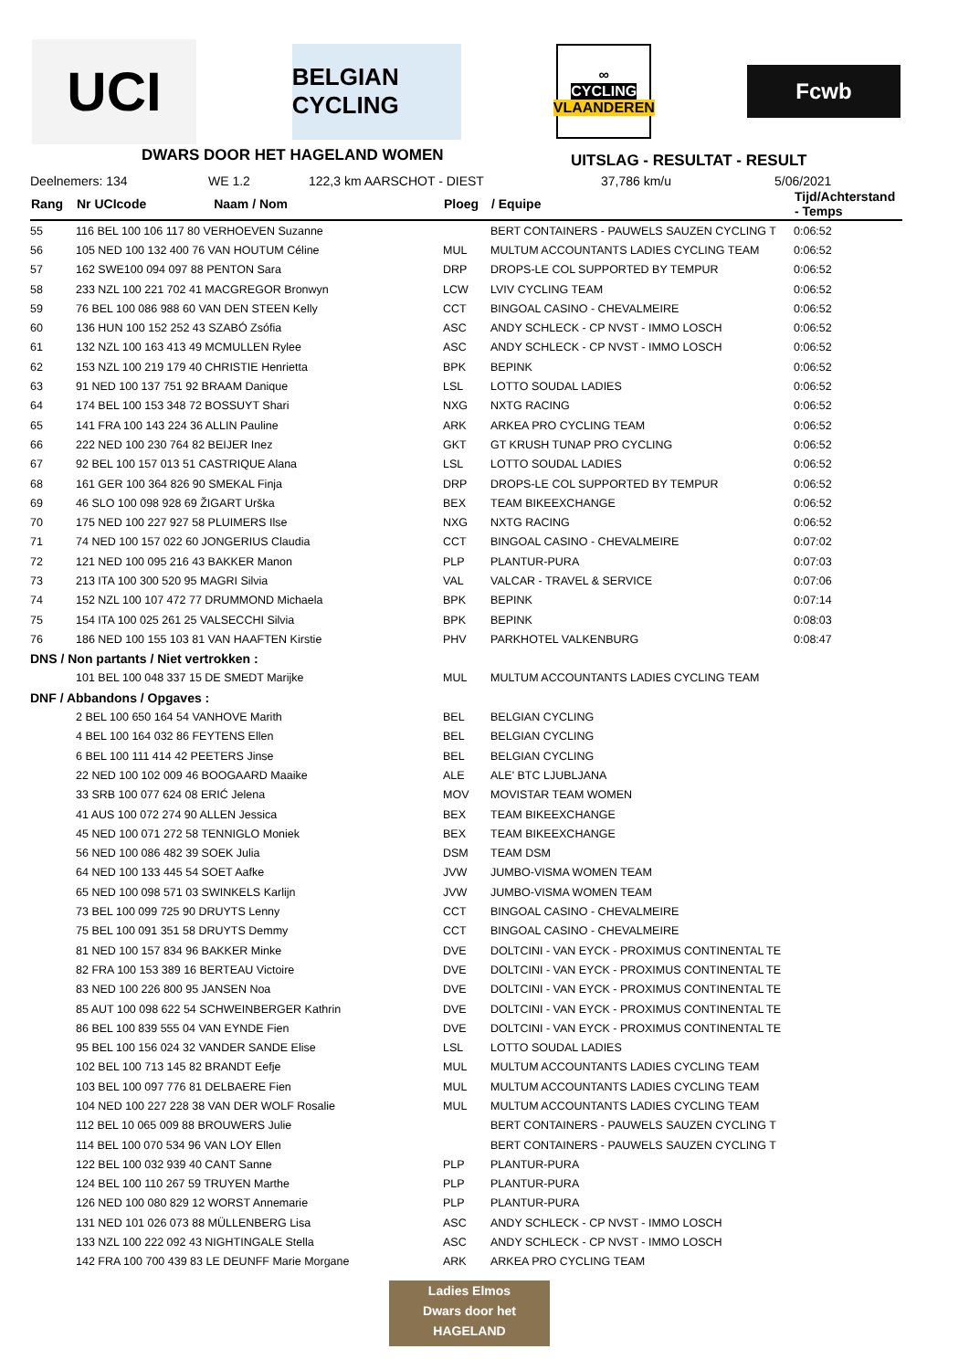UCI
BELGIAN CYCLING
∞
CYCLING
VLAANDEREN
Fcwb
DWARS DOOR HET HAGELAND WOMEN
UITSLAG - RESULTAT - RESULT
Deelnemers: 134 WE 1.2 122,3 km AARSCHOT - DIEST 37,786 km/u 5/06/2021
| Rang | Nr UCIcode Naam / Nom | Ploeg | / Equipe | Tijd/Achterstand - Temps |
| --- | --- | --- | --- | --- |
| 55 | 116 BEL 100 106 117 80 VERHOEVEN Suzanne | | BERT CONTAINERS - PAUWELS SAUZEN CYCLING T | 0:06:52 |
| 56 | 105 NED 100 132 400 76 VAN HOUTUM Céline | MUL | MULTUM ACCOUNTANTS LADIES CYCLING TEAM | 0:06:52 |
| 57 | 162 SWE100 094 097 88 PENTON Sara | DRP | DROPS-LE COL SUPPORTED BY TEMPUR | 0:06:52 |
| 58 | 233 NZL 100 221 702 41 MACGREGOR Bronwyn | LCW | LVIV CYCLING TEAM | 0:06:52 |
| 59 | 76 BEL 100 086 988 60 VAN DEN STEEN Kelly | CCT | BINGOAL CASINO - CHEVALMEIRE | 0:06:52 |
| 60 | 136 HUN 100 152 252 43 SZABÓ Zsófia | ASC | ANDY SCHLECK - CP NVST - IMMO LOSCH | 0:06:52 |
| 61 | 132 NZL 100 163 413 49 MCMULLEN Rylee | ASC | ANDY SCHLECK - CP NVST - IMMO LOSCH | 0:06:52 |
| 62 | 153 NZL 100 219 179 40 CHRISTIE Henrietta | BPK | BEPINK | 0:06:52 |
| 63 | 91 NED 100 137 751 92 BRAAM Danique | LSL | LOTTO SOUDAL LADIES | 0:06:52 |
| 64 | 174 BEL 100 153 348 72 BOSSUYT Shari | NXG | NXTG RACING | 0:06:52 |
| 65 | 141 FRA 100 143 224 36 ALLIN Pauline | ARK | ARKEA PRO CYCLING TEAM | 0:06:52 |
| 66 | 222 NED 100 230 764 82 BEIJER Inez | GKT | GT KRUSH TUNAP PRO CYCLING | 0:06:52 |
| 67 | 92 BEL 100 157 013 51 CASTRIQUE Alana | LSL | LOTTO SOUDAL LADIES | 0:06:52 |
| 68 | 161 GER 100 364 826 90 SMEKAL Finja | DRP | DROPS-LE COL SUPPORTED BY TEMPUR | 0:06:52 |
| 69 | 46 SLO 100 098 928 69 ŽIGART Urška | BEX | TEAM BIKEEXCHANGE | 0:06:52 |
| 70 | 175 NED 100 227 927 58 PLUIMERS Ilse | NXG | NXTG RACING | 0:06:52 |
| 71 | 74 NED 100 157 022 60 JONGERIUS Claudia | CCT | BINGOAL CASINO - CHEVALMEIRE | 0:07:02 |
| 72 | 121 NED 100 095 216 43 BAKKER Manon | PLP | PLANTUR-PURA | 0:07:03 |
| 73 | 213 ITA 100 300 520 95 MAGRI Silvia | VAL | VALCAR - TRAVEL & SERVICE | 0:07:06 |
| 74 | 152 NZL 100 107 472 77 DRUMMOND Michaela | BPK | BEPINK | 0:07:14 |
| 75 | 154 ITA 100 025 261 25 VALSECCHI Silvia | BPK | BEPINK | 0:08:03 |
| 76 | 186 NED 100 155 103 81 VAN HAAFTEN Kirstie | PHV | PARKHOTEL VALKENBURG | 0:08:47 |
| DNS / Non partants / Niet vertrokken : | | | | |
| | 101 BEL 100 048 337 15 DE SMEDT Marijke | MUL | MULTUM ACCOUNTANTS LADIES CYCLING TEAM | |
| DNF / Abbandons / Opgaves : | | | | |
| | 2 BEL 100 650 164 54 VANHOVE Marith | BEL | BELGIAN CYCLING | |
| | 4 BEL 100 164 032 86 FEYTENS Ellen | BEL | BELGIAN CYCLING | |
| | 6 BEL 100 111 414 42 PEETERS Jinse | BEL | BELGIAN CYCLING | |
| | 22 NED 100 102 009 46 BOOGAARD Maaike | ALE | ALE' BTC LJUBLJANA | |
| | 33 SRB 100 077 624 08 ERIĆ Jelena | MOV | MOVISTAR TEAM WOMEN | |
| | 41 AUS 100 072 274 90 ALLEN Jessica | BEX | TEAM BIKEEXCHANGE | |
| | 45 NED 100 071 272 58 TENNIGLO Moniek | BEX | TEAM BIKEEXCHANGE | |
| | 56 NED 100 086 482 39 SOEK Julia | DSM | TEAM DSM | |
| | 64 NED 100 133 445 54 SOET Aafke | JVW | JUMBO-VISMA WOMEN TEAM | |
| | 65 NED 100 098 571 03 SWINKELS Karlijn | JVW | JUMBO-VISMA WOMEN TEAM | |
| | 73 BEL 100 099 725 90 DRUYTS Lenny | CCT | BINGOAL CASINO - CHEVALMEIRE | |
| | 75 BEL 100 091 351 58 DRUYTS Demmy | CCT | BINGOAL CASINO - CHEVALMEIRE | |
| | 81 NED 100 157 834 96 BAKKER Minke | DVE | DOLTCINI - VAN EYCK - PROXIMUS CONTINENTAL TE | |
| | 82 FRA 100 153 389 16 BERTEAU Victoire | DVE | DOLTCINI - VAN EYCK - PROXIMUS CONTINENTAL TE | |
| | 83 NED 100 226 800 95 JANSEN Noa | DVE | DOLTCINI - VAN EYCK - PROXIMUS CONTINENTAL TE | |
| | 85 AUT 100 098 622 54 SCHWEINBERGER Kathrin | DVE | DOLTCINI - VAN EYCK - PROXIMUS CONTINENTAL TE | |
| | 86 BEL 100 839 555 04 VAN EYNDE Fien | DVE | DOLTCINI - VAN EYCK - PROXIMUS CONTINENTAL TE | |
| | 95 BEL 100 156 024 32 VANDER SANDE Elise | LSL | LOTTO SOUDAL LADIES | |
| | 102 BEL 100 713 145 82 BRANDT Eefje | MUL | MULTUM ACCOUNTANTS LADIES CYCLING TEAM | |
| | 103 BEL 100 097 776 81 DELBAERE Fien | MUL | MULTUM ACCOUNTANTS LADIES CYCLING TEAM | |
| | 104 NED 100 227 228 38 VAN DER WOLF Rosalie | MUL | MULTUM ACCOUNTANTS LADIES CYCLING TEAM | |
| | 112 BEL 10 065 009 88 BROUWERS Julie | | BERT CONTAINERS - PAUWELS SAUZEN CYCLING T | |
| | 114 BEL 100 070 534 96 VAN LOY Ellen | | BERT CONTAINERS - PAUWELS SAUZEN CYCLING T | |
| | 122 BEL 100 032 939 40 CANT Sanne | PLP | PLANTUR-PURA | |
| | 124 BEL 100 110 267 59 TRUYEN Marthe | PLP | PLANTUR-PURA | |
| | 126 NED 100 080 829 12 WORST Annemarie | PLP | PLANTUR-PURA | |
| | 131 NED 101 026 073 88 MÜLLENBERG Lisa | ASC | ANDY SCHLECK - CP NVST - IMMO LOSCH | |
| | 133 NZL 100 222 092 43 NIGHTINGALE Stella | ASC | ANDY SCHLECK - CP NVST - IMMO LOSCH | |
| | 142 FRA 100 700 439 83 LE DEUNFF Marie Morgane | ARK | ARKEA PRO CYCLING TEAM | |
Ladies Elmos
Dwars door het
HAGELAND